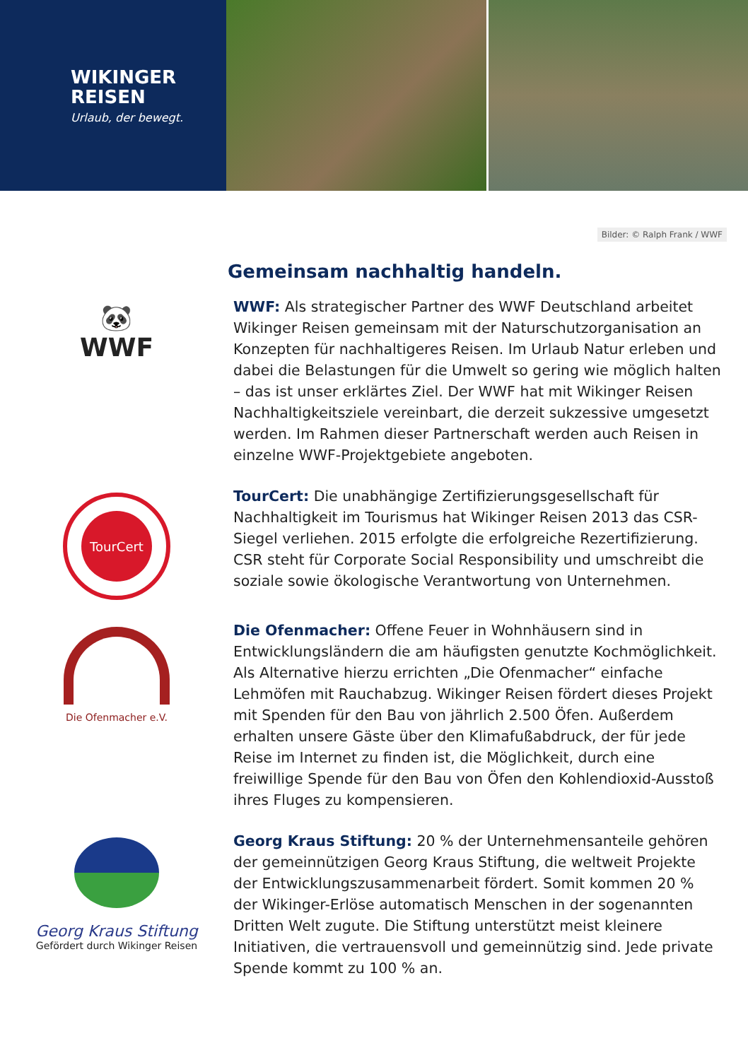WIKINGER
REISEN
Urlaub, der bewegt.
Bilder: © Ralph Frank / WWF
Gemeinsam nachhaltig handeln.
🐼
WWF
WWF: Als strategischer Partner des WWF Deutschland arbeitet Wikinger Reisen gemeinsam mit der Naturschutzorganisation an Konzepten für nachhaltigeres Reisen. Im Urlaub Natur erleben und dabei die Belastungen für die Umwelt so gering wie möglich halten – das ist unser erklärtes Ziel. Der WWF hat mit Wikinger Reisen Nachhaltigkeitsziele vereinbart, die derzeit sukzessive umgesetzt werden. Im Rahmen dieser Partnerschaft werden auch Reisen in einzelne WWF-Projektgebiete angeboten.
TourCert
TourCert: Die unabhängige Zertifizierungsgesellschaft für Nachhaltigkeit im Tourismus hat Wikinger Reisen 2013 das CSR-Siegel verliehen. 2015 erfolgte die erfolgreiche Rezertifizierung. CSR steht für Corporate Social Responsibility und umschreibt die soziale sowie ökologische Verantwortung von Unternehmen.
Die Ofenmacher e.V.
Die Ofenmacher: Offene Feuer in Wohnhäusern sind in Entwicklungsländern die am häufigsten genutzte Kochmöglichkeit. Als Alternative hierzu errichten „Die Ofenmacher“ einfache Lehmöfen mit Rauchabzug. Wikinger Reisen fördert dieses Projekt mit Spenden für den Bau von jährlich 2.500 Öfen. Außerdem erhalten unsere Gäste über den Klimafußabdruck, der für jede Reise im Internet zu finden ist, die Möglichkeit, durch eine freiwillige Spende für den Bau von Öfen den Kohlendioxid-Ausstoß ihres Fluges zu kompensieren.
Georg Kraus Stiftung
Gefördert durch Wikinger Reisen
Georg Kraus Stiftung: 20 % der Unternehmensanteile gehören der gemeinnützigen Georg Kraus Stiftung, die weltweit Projekte der Entwicklungszusammenarbeit fördert. Somit kommen 20 % der Wikinger-Erlöse automatisch Menschen in der sogenannten Dritten Welt zugute. Die Stiftung unterstützt meist kleinere Initiativen, die vertrauensvoll und gemeinnützig sind. Jede private Spende kommt zu 100 % an.